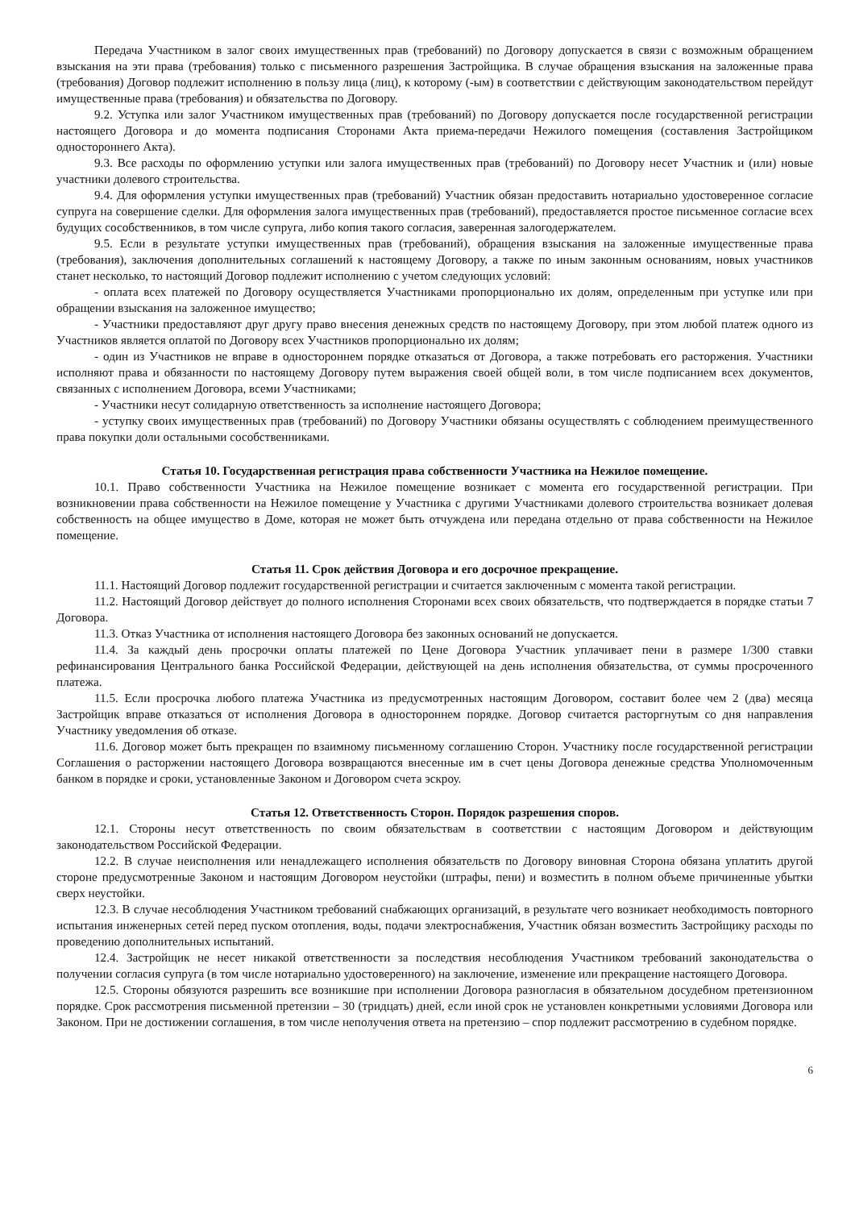Передача Участником в залог своих имущественных прав (требований) по Договору допускается в связи с возможным обращением взыскания на эти права (требования) только с письменного разрешения Застройщика. В случае обращения взыскания на заложенные права (требования) Договор подлежит исполнению в пользу лица (лиц), к которому (-ым) в соответствии с действующим законодательством перейдут имущественные права (требования) и обязательства по Договору.
9.2. Уступка или залог Участником имущественных прав (требований) по Договору допускается после государственной регистрации настоящего Договора и до момента подписания Сторонами Акта приема-передачи Нежилого помещения (составления Застройщиком одностороннего Акта).
9.3. Все расходы по оформлению уступки или залога имущественных прав (требований) по Договору несет Участник и (или) новые участники долевого строительства.
9.4. Для оформления уступки имущественных прав (требований) Участник обязан предоставить нотариально удостоверенное согласие супруга на совершение сделки. Для оформления залога имущественных прав (требований), предоставляется простое письменное согласие всех будущих сособственников, в том числе супруга, либо копия такого согласия, заверенная залогодержателем.
9.5. Если в результате уступки имущественных прав (требований), обращения взыскания на заложенные имущественные права (требования), заключения дополнительных соглашений к настоящему Договору, а также по иным законным основаниям, новых участников станет несколько, то настоящий Договор подлежит исполнению с учетом следующих условий:
- оплата всех платежей по Договору осуществляется Участниками пропорционально их долям, определенным при уступке или при обращении взыскания на заложенное имущество;
- Участники предоставляют друг другу право внесения денежных средств по настоящему Договору, при этом любой платеж одного из Участников является оплатой по Договору всех Участников пропорционально их долям;
- один из Участников не вправе в одностороннем порядке отказаться от Договора, а также потребовать его расторжения. Участники исполняют права и обязанности по настоящему Договору путем выражения своей общей воли, в том числе подписанием всех документов, связанных с исполнением Договора, всеми Участниками;
- Участники несут солидарную ответственность за исполнение настоящего Договора;
- уступку своих имущественных прав (требований) по Договору Участники обязаны осуществлять с соблюдением преимущественного права покупки доли остальными сособственниками.
Статья 10. Государственная регистрация права собственности Участника на Нежилое помещение.
10.1. Право собственности Участника на Нежилое помещение возникает с момента его государственной регистрации. При возникновении права собственности на Нежилое помещение у Участника с другими Участниками долевого строительства возникает долевая собственность на общее имущество в Доме, которая не может быть отчуждена или передана отдельно от права собственности на Нежилое помещение.
Статья 11. Срок действия Договора и его досрочное прекращение.
11.1. Настоящий Договор подлежит государственной регистрации и считается заключенным с момента такой регистрации.
11.2. Настоящий Договор действует до полного исполнения Сторонами всех своих обязательств, что подтверждается в порядке статьи 7 Договора.
11.3. Отказ Участника от исполнения настоящего Договора без законных оснований не допускается.
11.4. За каждый день просрочки оплаты платежей по Цене Договора Участник уплачивает пени в размере 1/300 ставки рефинансирования Центрального банка Российской Федерации, действующей на день исполнения обязательства, от суммы просроченного платежа.
11.5. Если просрочка любого платежа Участника из предусмотренных настоящим Договором, составит более чем 2 (два) месяца Застройщик вправе отказаться от исполнения Договора в одностороннем порядке. Договор считается расторгнутым со дня направления Участнику уведомления об отказе.
11.6. Договор может быть прекращен по взаимному письменному соглашению Сторон. Участнику после государственной регистрации Соглашения о расторжении настоящего Договора возвращаются внесенные им в счет цены Договора денежные средства Уполномоченным банком в порядке и сроки, установленные Законом и Договором счета эскроу.
Статья 12. Ответственность Сторон. Порядок разрешения споров.
12.1. Стороны несут ответственность по своим обязательствам в соответствии с настоящим Договором и действующим законодательством Российской Федерации.
12.2. В случае неисполнения или ненадлежащего исполнения обязательств по Договору виновная Сторона обязана уплатить другой стороне предусмотренные Законом и настоящим Договором неустойки (штрафы, пени) и возместить в полном объеме причиненные убытки сверх неустойки.
12.3. В случае несоблюдения Участником требований снабжающих организаций, в результате чего возникает необходимость повторного испытания инженерных сетей перед пуском отопления, воды, подачи электроснабжения, Участник обязан возместить Застройщику расходы по проведению дополнительных испытаний.
12.4. Застройщик не несет никакой ответственности за последствия несоблюдения Участником требований законодательства о получении согласия супруга (в том числе нотариально удостоверенного) на заключение, изменение или прекращение настоящего Договора.
12.5. Стороны обязуются разрешить все возникшие при исполнении Договора разногласия в обязательном досудебном претензионном порядке. Срок рассмотрения письменной претензии – 30 (тридцать) дней, если иной срок не установлен конкретными условиями Договора или Законом. При не достижении соглашения, в том числе неполучения ответа на претензию – спор подлежит рассмотрению в судебном порядке.
6